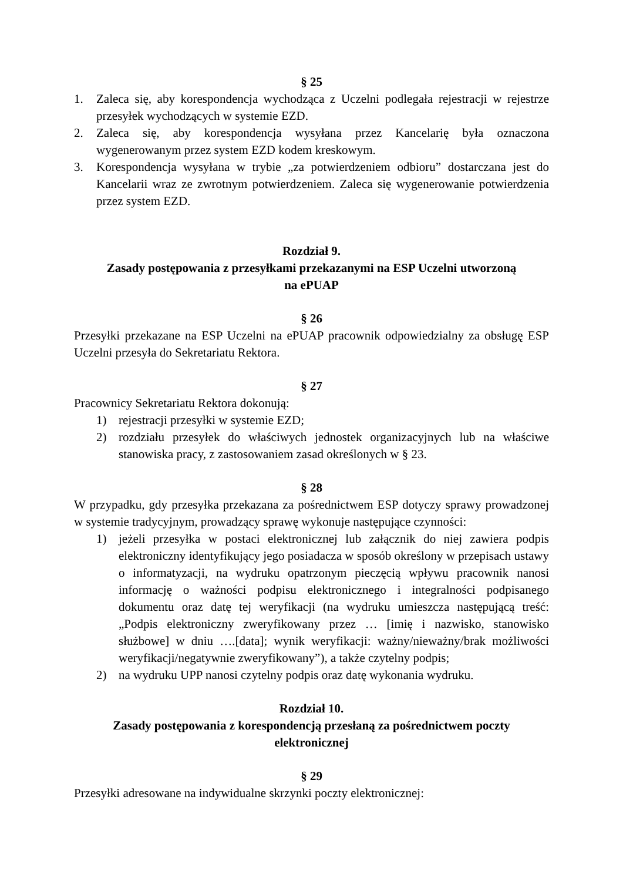§ 25
1. Zaleca się, aby korespondencja wychodząca z Uczelni podlegała rejestracji w rejestrze przesyłek wychodzących w systemie EZD.
2. Zaleca się, aby korespondencja wysyłana przez Kancelarię była oznaczona wygenerowanym przez system EZD kodem kreskowym.
3. Korespondencja wysyłana w trybie „za potwierdzeniem odbioru” dostarczana jest do Kancelarii wraz ze zwrotnym potwierdzeniem. Zaleca się wygenerowanie potwierdzenia przez system EZD.
Rozdział 9.
Zasady postępowania z przesyłkami przekazanymi na ESP Uczelni utworzoną
na ePUAP
§ 26
Przesyłki przekazane na ESP Uczelni na ePUAP pracownik odpowiedzialny za obsługę ESP Uczelni przesyła do Sekretariatu Rektora.
§ 27
Pracownicy Sekretariatu Rektora dokonują:
1) rejestracji przesyłki w systemie EZD;
2) rozdziału przesyłek do właściwych jednostek organizacyjnych lub na właściwe stanowiska pracy, z zastosowaniem zasad określonych w § 23.
§ 28
W przypadku, gdy przesyłka przekazana za pośrednictwem ESP dotyczy sprawy prowadzonej w systemie tradycyjnym, prowadzący sprawę wykonuje następujące czynności:
1) jeżeli przesyłka w postaci elektronicznej lub załącznik do niej zawiera podpis elektroniczny identyfikujący jego posiadacza w sposób określony w przepisach ustawy o informatyzacji, na wydruku opatrzonym pieczęcią wpływu pracownik nanosi informację o ważności podpisu elektronicznego i integralności podpisanego dokumentu oraz datę tej weryfikacji (na wydruku umieszcza następującą treść: „Podpis elektroniczny zweryfikowany przez … [imię i nazwisko, stanowisko służbowe] w dniu ….[data]; wynik weryfikacji: ważny/nieważny/brak możliwości weryfikacji/negatywnie zweryfikowany”), a także czytelny podpis;
2) na wydruku UPP nanosi czytelny podpis oraz datę wykonania wydruku.
Rozdział 10.
Zasady postępowania z korespondencją przesłaną za pośrednictwem poczty
elektronicznej
§ 29
Przesyłki adresowane na indywidualne skrzynki poczty elektronicznej: